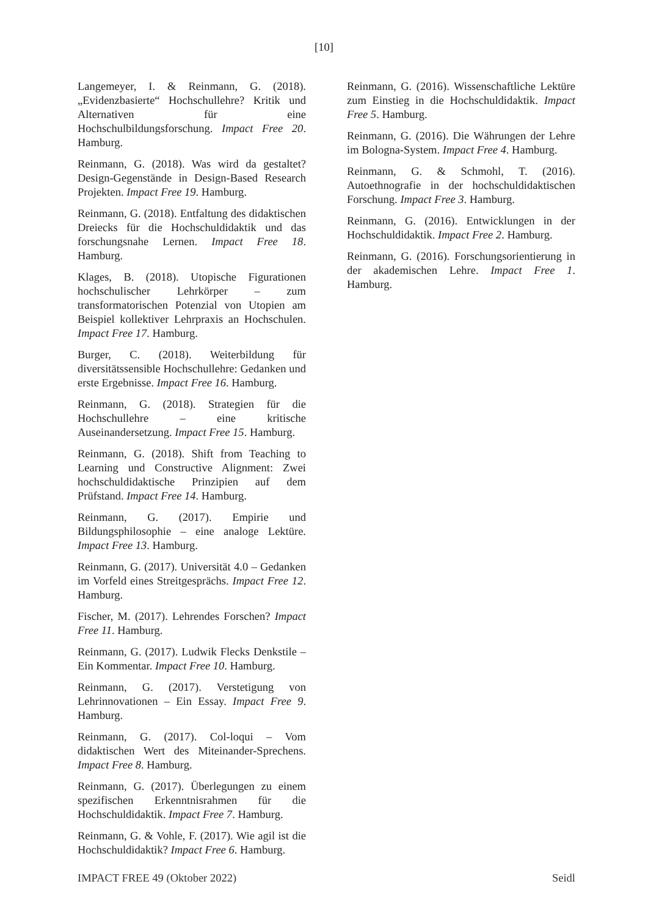[10]
Langemeyer, I. & Reinmann, G. (2018). „Evidenzbasierte“ Hochschullehre? Kritik und Alternativen für eine Hochschulbildungsforschung. Impact Free 20. Hamburg.
Reinmann, G. (2018). Was wird da gestaltet? Design-Gegenstände in Design-Based Research Projekten. Impact Free 19. Hamburg.
Reinmann, G. (2018). Entfaltung des didaktischen Dreiecks für die Hochschuldidaktik und das forschungsnahe Lernen. Impact Free 18. Hamburg.
Klages, B. (2018). Utopische Figurationen hochschulischer Lehrkörper – zum transformatorischen Potenzial von Utopien am Beispiel kollektiver Lehrpraxis an Hochschulen. Impact Free 17. Hamburg.
Burger, C. (2018). Weiterbildung für diversitätssensible Hochschullehre: Gedanken und erste Ergebnisse. Impact Free 16. Hamburg.
Reinmann, G. (2018). Strategien für die Hochschullehre – eine kritische Auseinandersetzung. Impact Free 15. Hamburg.
Reinmann, G. (2018). Shift from Teaching to Learning und Constructive Alignment: Zwei hochschuldidaktische Prinzipien auf dem Prüfstand. Impact Free 14. Hamburg.
Reinmann, G. (2017). Empirie und Bildungsphilosophie – eine analoge Lektüre. Impact Free 13. Hamburg.
Reinmann, G. (2017). Universität 4.0 – Gedanken im Vorfeld eines Streitgesprächs. Impact Free 12. Hamburg.
Fischer, M. (2017). Lehrendes Forschen? Impact Free 11. Hamburg.
Reinmann, G. (2017). Ludwik Flecks Denkstile – Ein Kommentar. Impact Free 10. Hamburg.
Reinmann, G. (2017). Verstetigung von Lehrinnovationen – Ein Essay. Impact Free 9. Hamburg.
Reinmann, G. (2017). Col-loqui – Vom didaktischen Wert des Miteinander-Sprechens. Impact Free 8. Hamburg.
Reinmann, G. (2017). Überlegungen zu einem spezifischen Erkenntnisrahmen für die Hochschuldidaktik. Impact Free 7. Hamburg.
Reinmann, G. & Vohle, F. (2017). Wie agil ist die Hochschuldidaktik? Impact Free 6. Hamburg.
Reinmann, G. (2016). Wissenschaftliche Lektüre zum Einstieg in die Hochschuldidaktik. Impact Free 5. Hamburg.
Reinmann, G. (2016). Die Währungen der Lehre im Bologna-System. Impact Free 4. Hamburg.
Reinmann, G. & Schmohl, T. (2016). Autoethnografie in der hochschuldidaktischen Forschung. Impact Free 3. Hamburg.
Reinmann, G. (2016). Entwicklungen in der Hochschuldidaktik. Impact Free 2. Hamburg.
Reinmann, G. (2016). Forschungsorientierung in der akademischen Lehre. Impact Free 1. Hamburg.
IMPACT FREE 49 (Oktober 2022) Seidl